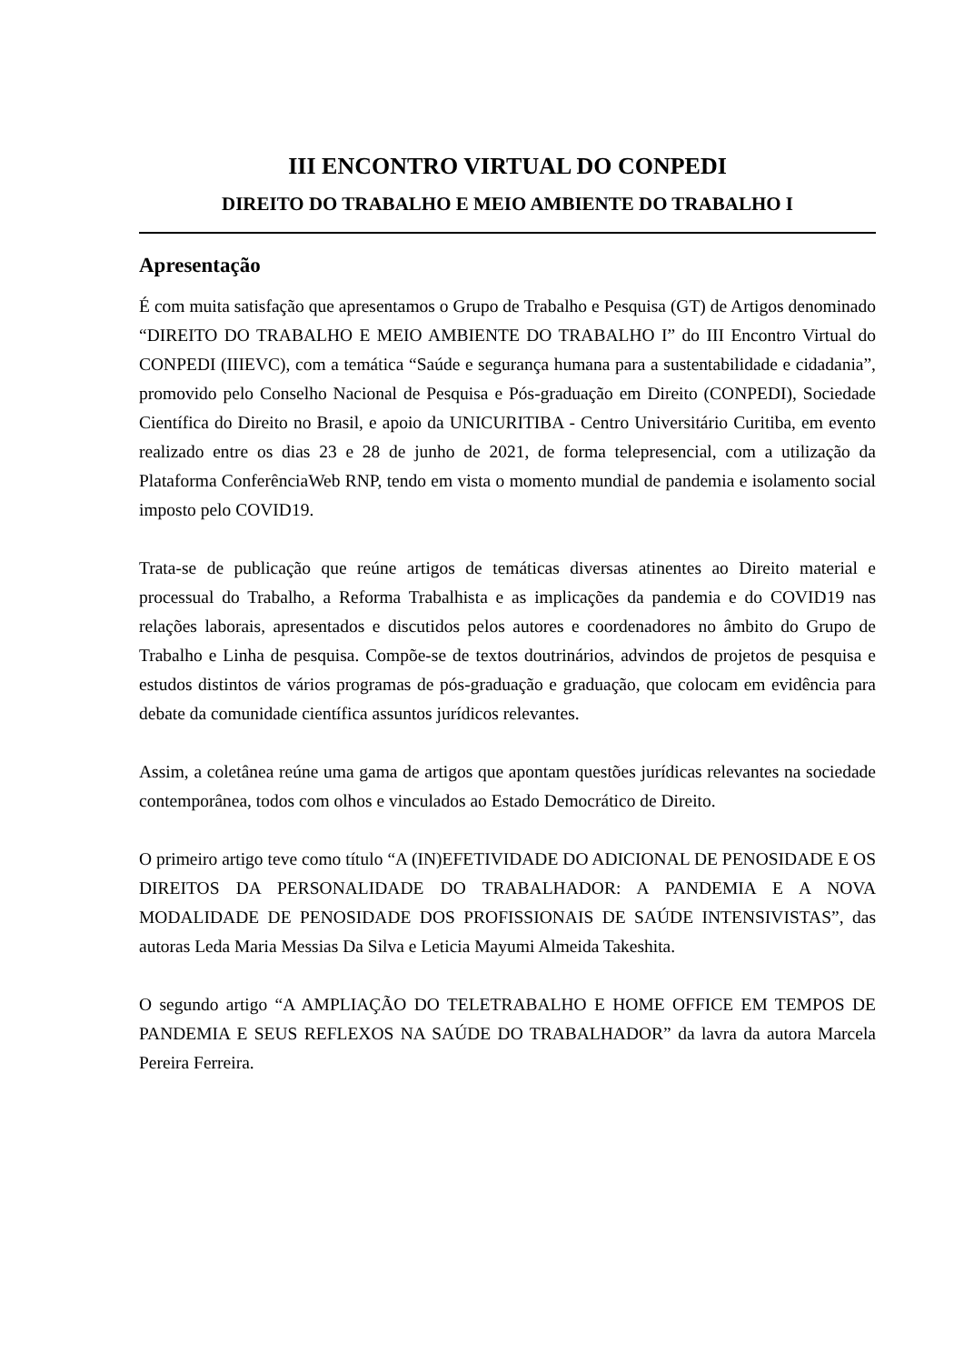III ENCONTRO VIRTUAL DO CONPEDI
DIREITO DO TRABALHO E MEIO AMBIENTE DO TRABALHO I
Apresentação
É com muita satisfação que apresentamos o Grupo de Trabalho e Pesquisa (GT) de Artigos denominado “DIREITO DO TRABALHO E MEIO AMBIENTE DO TRABALHO I” do III Encontro Virtual do CONPEDI (IIIEVC), com a temática “Saúde e segurança humana para a sustentabilidade e cidadania”, promovido pelo Conselho Nacional de Pesquisa e Pós-graduação em Direito (CONPEDI), Sociedade Científica do Direito no Brasil, e apoio da UNICURITIBA - Centro Universitário Curitiba, em evento realizado entre os dias 23 e 28 de junho de 2021, de forma telepresencial, com a utilização da Plataforma ConferênciaWeb RNP, tendo em vista o momento mundial de pandemia e isolamento social imposto pelo COVID19.
Trata-se de publicação que reúne artigos de temáticas diversas atinentes ao Direito material e processual do Trabalho, a Reforma Trabalhista e as implicações da pandemia e do COVID19 nas relações laborais, apresentados e discutidos pelos autores e coordenadores no âmbito do Grupo de Trabalho e Linha de pesquisa. Compõe-se de textos doutrinários, advindos de projetos de pesquisa e estudos distintos de vários programas de pós-graduação e graduação, que colocam em evidência para debate da comunidade científica assuntos jurídicos relevantes.
Assim, a coletânea reúne uma gama de artigos que apontam questões jurídicas relevantes na sociedade contemporânea, todos com olhos e vinculados ao Estado Democrático de Direito.
O primeiro artigo teve como título “A (IN)EFETIVIDADE DO ADICIONAL DE PENOSIDADE E OS DIREITOS DA PERSONALIDADE DO TRABALHADOR: A PANDEMIA E A NOVA MODALIDADE DE PENOSIDADE DOS PROFISSIONAIS DE SAÚDE INTENSIVISTAS”, das autoras Leda Maria Messias Da Silva e Leticia Mayumi Almeida Takeshita.
O segundo artigo “A AMPLIAÇÃO DO TELETRABALHO E HOME OFFICE EM TEMPOS DE PANDEMIA E SEUS REFLEXOS NA SAÚDE DO TRABALHADOR” da lavra da autora Marcela Pereira Ferreira.